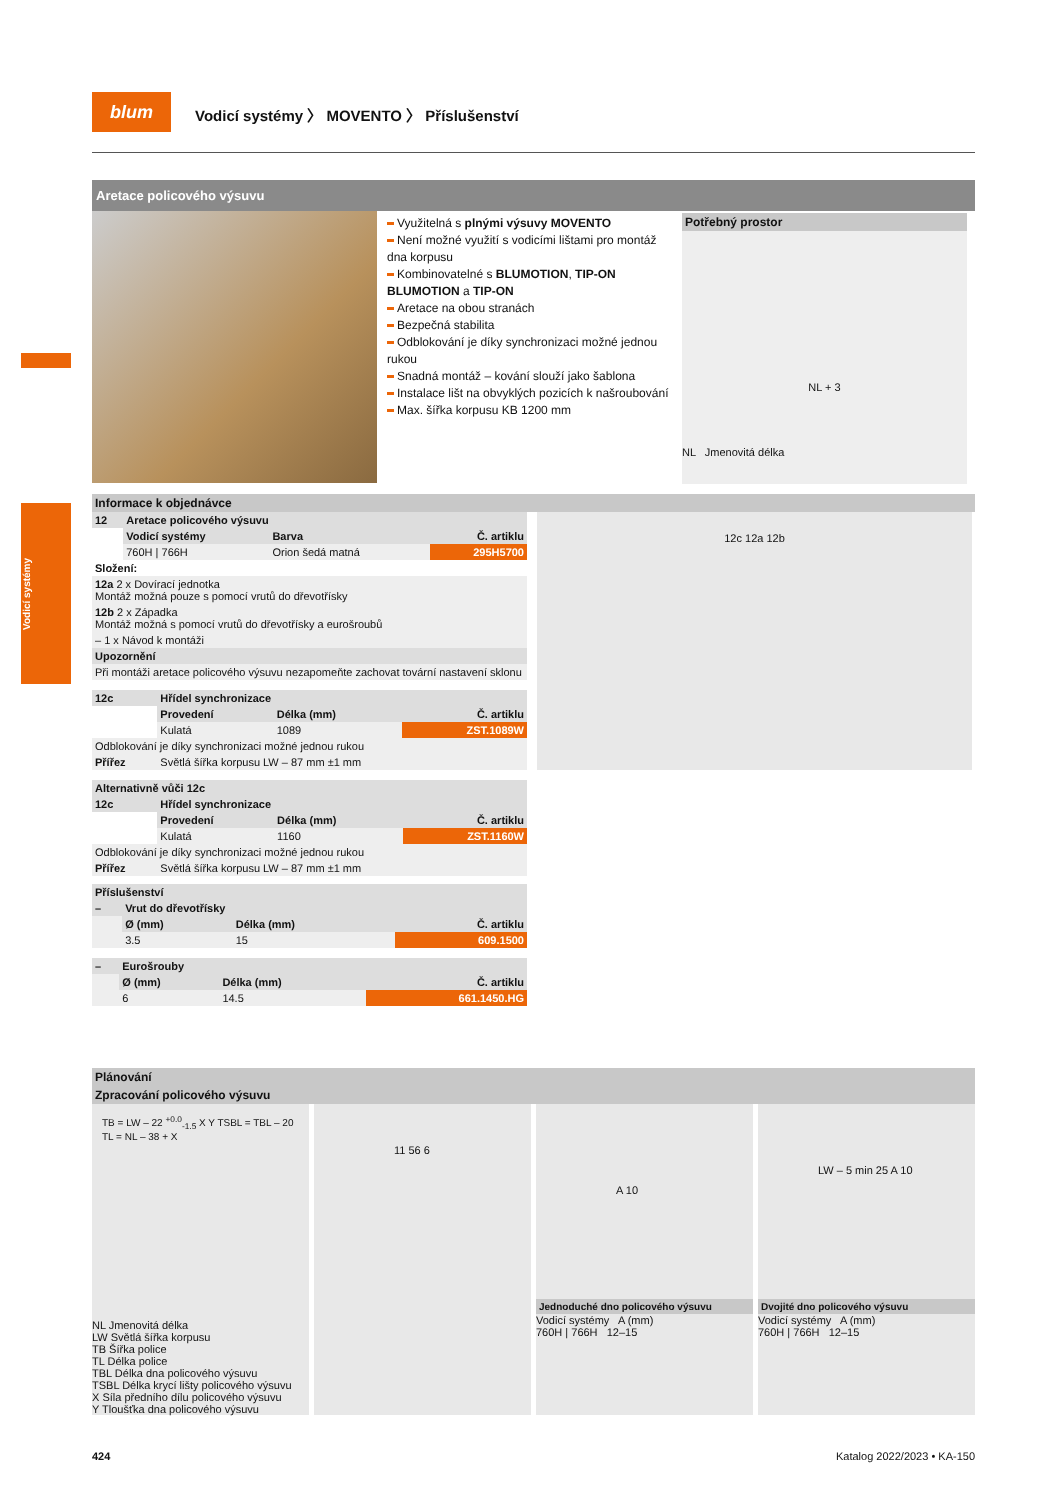Vodicí systémy
blum
Vodicí systémy 〉 MOVENTO 〉 Příslušenství
Aretace policového výsuvu
Využitelná s plnými výsuvy MOVENTO
Není možné využití s vodicími lištami pro montáž dna korpusu
Kombinovatelné s BLUMOTION, TIP-ON BLUMOTION a TIP-ON
Aretace na obou stranách
Bezpečná stabilita
Odblokování je díky synchronizaci možné jednou rukou
Snadná montáž – kování slouží jako šablona
Instalace lišt na obvyklých pozicích k našroubování
Max. šířka korpusu KB 1200 mm
Potřebný prostor
NL + 3
NL Jmenovitá délka
Informace k objednávce
| 12 | Aretace policového výsuvu | | |
| --- | --- | --- | --- |
| | Vodicí systémy | Barva | Č. artiklu |
| | 760H / 766H | Orion šedá matná | 295H5700 |
| Složení: | | | |
| 12a 2 x Dovírací jednotka Montáž možná pouze s pomocí vrutů do dřevotřísky | | | |
| 12b 2 x Západka Montáž možná s pomocí vrutů do dřevotřísky a eurošroubů | | | |
| – 1 x Návod k montáži | | | |
| Upozornění | | | |
| Při montáži aretace policového výsuvu nezapomeňte zachovat tovární nastavení sklonu | | | |
| 12c | Hřídel synchronizace | | |
| --- | --- | --- | --- |
| | Provedení | Délka (mm) | Č. artiklu |
| | Kulatá | 1089 | ZST.1089W |
| Odblokování je díky synchronizaci možné jednou rukou | | | |
| Přířez | Světlá šířka korpusu LW – 87 mm ±1 mm | | |
| Alternativně vůči 12c | | | |
| --- | --- | --- | --- |
| 12c | Hřídel synchronizace | | |
| | Provedení | Délka (mm) | Č. artiklu |
| | Kulatá | 1160 | ZST.1160W |
| Odblokování je díky synchronizaci možné jednou rukou | | | |
| Přířez | Světlá šířka korpusu LW – 87 mm ±1 mm | | |
| Příslušenství | | | |
| --- | --- | --- | --- |
| – | Vrut do dřevotřísky | | |
| | Ø (mm) | Délka (mm) | Č. artiklu |
| | 3.5 | 15 | 609.1500 |
| – | Eurošrouby | | |
| --- | --- | --- | --- |
| | Ø (mm) | Délka (mm) | Č. artiklu |
| | 6 | 14.5 | 661.1450.HG |
12c 12a 12b
Plánování
Zpracování policového výsuvu
TB = LW – 22 <sup>+0.0</sup><sub>-1.5</sub> X Y TSBL = TBL – 20 TL = NL – 38 + X
NL Jmenovitá délka
LW Světlá šířka korpusu
TB Šířka police
TL Délka police
TBL Délka dna policového výsuvu
TSBL Délka krycí lišty policového výsuvu
X Síla předního dílu policového výsuvu
Y Tloušťka dna policového výsuvu
11 56 6
A 10
Jednoduché dno policového výsuvu
Vodicí systémy A (mm)
760H | 766H 12–15
LW – 5 min 25 A 10
Dvojité dno policového výsuvu
Vodicí systémy A (mm)
760H | 766H 12–15
424 Katalog 2022/2023 • KA-150